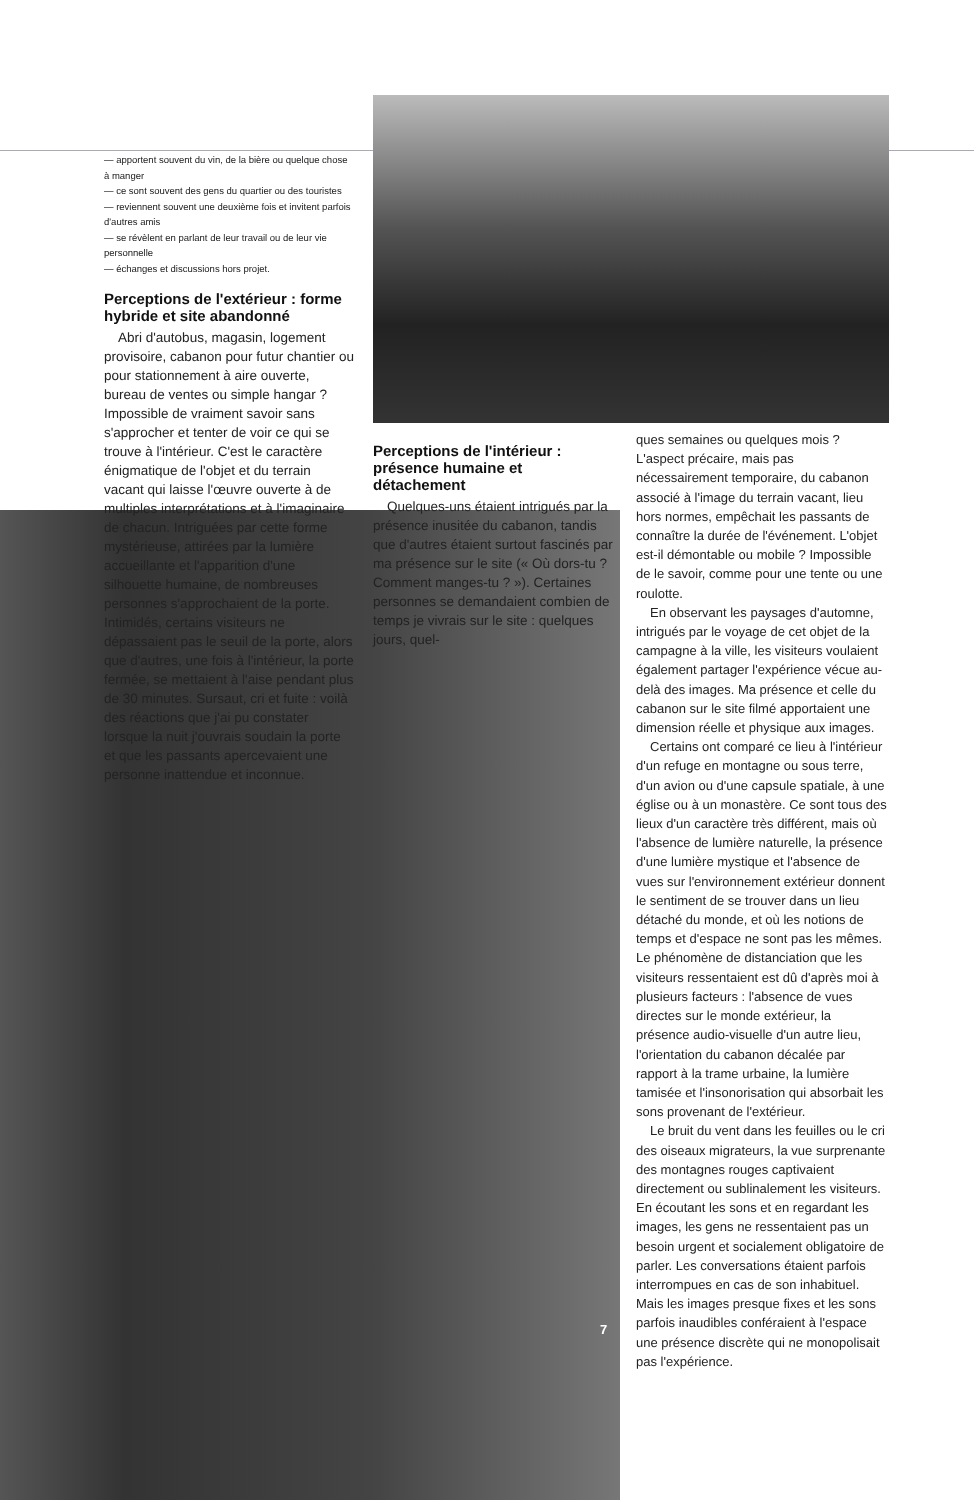— apportent souvent du vin, de la bière ou quelque chose à manger
— ce sont souvent des gens du quartier ou des touristes
— reviennent souvent une deuxième fois et invitent parfois d'autres amis
— se révèlent en parlant de leur travail ou de leur vie personnelle
— échanges et discussions hors projet.
Perceptions de l'extérieur : forme hybride et site abandonné
Abri d'autobus, magasin, logement provisoire, cabanon pour futur chantier ou pour stationnement à aire ouverte, bureau de ventes ou simple hangar ? Impossible de vraiment savoir sans s'approcher et tenter de voir ce qui se trouve à l'intérieur. C'est le caractère énigmatique de l'objet et du terrain vacant qui laisse l'œuvre ouverte à de multiples interprétations et à l'imaginaire de chacun. Intriguées par cette forme mystérieuse, attirées par la lumière accueillante et l'apparition d'une silhouette humaine, de nombreuses personnes s'approchaient de la porte. Intimidés, certains visiteurs ne dépassaient pas le seuil de la porte, alors que d'autres, une fois à l'intérieur, la porte fermée, se mettaient à l'aise pendant plus de 30 minutes. Sursaut, cri et fuite : voilà des réactions que j'ai pu constater lorsque la nuit j'ouvrais soudain la porte et que les passants apercevaient une personne inattendue et inconnue.
Perceptions de l'intérieur : présence humaine et détachement
Quelques-uns étaient intrigués par la présence inusitée du cabanon, tandis que d'autres étaient surtout fascinés par ma présence sur le site (« Où dors-tu ? Comment manges-tu ? »). Certaines personnes se demandaient combien de temps je vivrais sur le site : quelques jours, quel-
ques semaines ou quelques mois ? L'aspect précaire, mais pas nécessairement temporaire, du cabanon associé à l'image du terrain vacant, lieu hors normes, empêchait les passants de connaître la durée de l'événement. L'objet est-il démontable ou mobile ? Impossible de le savoir, comme pour une tente ou une roulotte.
En observant les paysages d'automne, intrigués par le voyage de cet objet de la campagne à la ville, les visiteurs voulaient également partager l'expérience vécue au-delà des images. Ma présence et celle du cabanon sur le site filmé apportaient une dimension réelle et physique aux images.
Certains ont comparé ce lieu à l'intérieur d'un refuge en montagne ou sous terre, d'un avion ou d'une capsule spatiale, à une église ou à un monastère. Ce sont tous des lieux d'un caractère très différent, mais où l'absence de lumière naturelle, la présence d'une lumière mystique et l'absence de vues sur l'environnement extérieur donnent le sentiment de se trouver dans un lieu détaché du monde, et où les notions de temps et d'espace ne sont pas les mêmes. Le phénomène de distanciation que les visiteurs ressentaient est dû d'après moi à plusieurs facteurs : l'absence de vues directes sur le monde extérieur, la présence audio-visuelle d'un autre lieu, l'orientation du cabanon décalée par rapport à la trame urbaine, la lumière tamisée et l'insonorisation qui absorbait les sons provenant de l'extérieur.
Le bruit du vent dans les feuilles ou le cri des oiseaux migrateurs, la vue surprenante des montagnes rouges captivaient directement ou sublinalement les visiteurs. En écoutant les sons et en regardant les images, les gens ne ressentaient pas un besoin urgent et socialement obligatoire de parler. Les conversations étaient parfois interrompues en cas de son inhabituel. Mais les images presque fixes et les sons parfois inaudibles conféraient à l'espace une présence discrète qui ne monopolisait pas l'expérience.
7